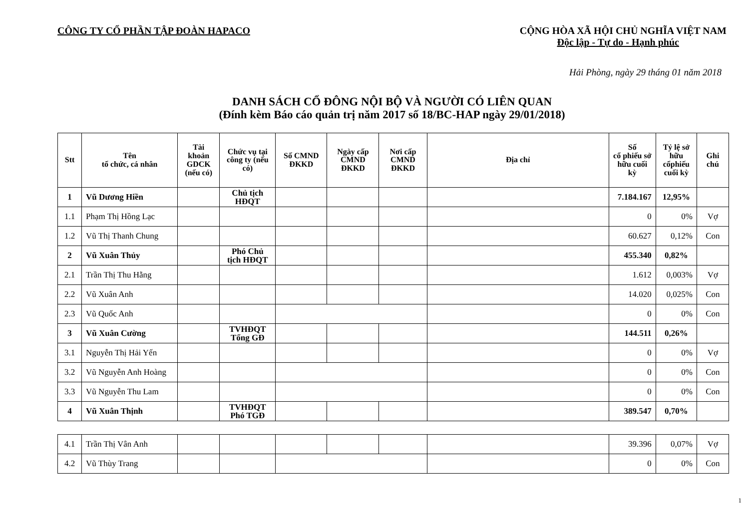CÔNG TY CỔ PHẦN TẬP ĐOÀN HAPACO
CỘNG HÒA XÃ HỘI CHỦ NGHĨA VIỆT NAM
Độc lập - Tự do - Hạnh phúc
Hải Phòng, ngày 29 tháng 01 năm 2018
DANH SÁCH CỔ ĐÔNG NỘI BỘ VÀ NGƯỜI CÓ LIÊN QUAN
(Đính kèm Báo cáo quản trị năm 2017 số 18/BC-HAP ngày 29/01/2018)
| Stt | Tên tổ chức, cá nhân | Tài khoản GDCK (nếu có) | Chức vụ tại công ty (nếu có) | Số CMND ĐKKD | Ngày cấp CMND ĐKKD | Nơi cấp CMND ĐKKD | Địa chỉ | Số cổ phiếu sở hữu cuối kỳ | Tỷ lệ sở hữu cổphiếu cuối kỳ | Ghi chú |
| --- | --- | --- | --- | --- | --- | --- | --- | --- | --- | --- |
| 1 | Vũ Dương Hiền | | Chủ tịch HĐQT | | | | | 7.184.167 | 12,95% | |
| 1.1 | Phạm Thị Hồng Lạc | | | | | | | 0 | 0% | Vợ |
| 1.2 | Vũ Thị Thanh Chung | | | | | | | 60.627 | 0,12% | Con |
| 2 | Vũ Xuân Thủy | | Phó Chủ tịch HĐQT | | | | | 455.340 | 0,82% | |
| 2.1 | Trần Thị Thu Hằng | | | | | | | 1.612 | 0,003% | Vợ |
| 2.2 | Vũ Xuân Anh | | | | | | | 14.020 | 0,025% | Con |
| 2.3 | Vũ Quốc Anh | | | | | | | 0 | 0% | Con |
| 3 | Vũ Xuân Cường | | TVHĐQT Tổng GĐ | | | | | 144.511 | 0,26% | |
| 3.1 | Nguyễn Thị Hải Yến | | | | | | | 0 | 0% | Vợ |
| 3.2 | Vũ Nguyễn Anh Hoàng | | | | | | | 0 | 0% | Con |
| 3.3 | Vũ Nguyễn Thu Lam | | | | | | | 0 | 0% | Con |
| 4 | Vũ Xuân Thịnh | | TVHĐQT Phó TGĐ | | | | | 389.547 | 0,70% | |
| 4.1 | Trần Thị Vân Anh | | | | | | | 39.396 | 0,07% | Vợ |
| 4.2 | Vũ Thùy Trang | | | | | | | 0 | 0% | Con |
1